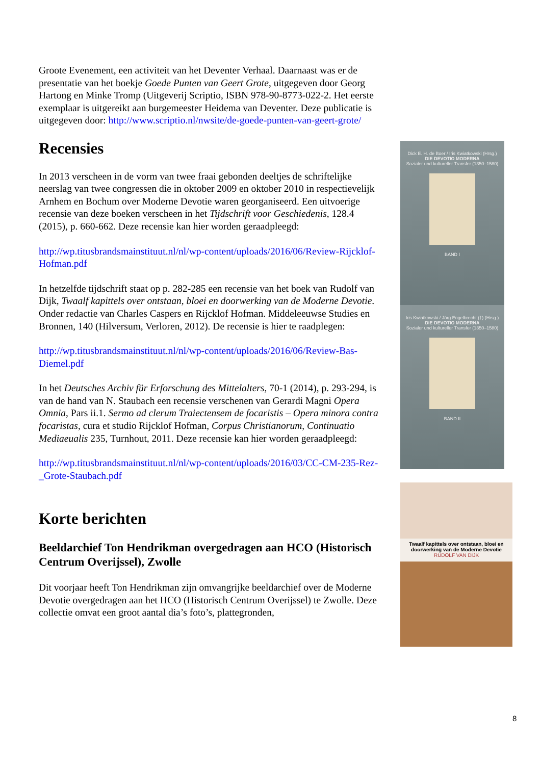Groote Evenement, een activiteit van het Deventer Verhaal. Daarnaast was er de presentatie van het boekje Goede Punten van Geert Grote, uitgegeven door Georg Hartong en Minke Tromp (Uitgeverij Scriptio, ISBN 978-90-8773-022-2. Het eerste exemplaar is uitgereikt aan burgemeester Heidema van Deventer. Deze publicatie is uitgegeven door: http://www.scriptio.nl/nwsite/de-goede-punten-van-geert-grote/
Recensies
In 2013 verscheen in de vorm van twee fraai gebonden deeltjes de schriftelijke neerslag van twee congressen die in oktober 2009 en oktober 2010 in respectievelijk Arnhem en Bochum over Moderne Devotie waren georganiseerd. Een uitvoerige recensie van deze boeken verscheen in het Tijdschrift voor Geschiedenis, 128.4 (2015), p. 660-662. Deze recensie kan hier worden geraadpleegd:
http://wp.titusbrandsmainstituut.nl/nl/wp-content/uploads/2016/06/Review-Rijcklof-Hofman.pdf
In hetzelfde tijdschrift staat op p. 282-285 een recensie van het boek van Rudolf van Dijk, Twaalf kapittels over ontstaan, bloei en doorwerking van de Moderne Devotie. Onder redactie van Charles Caspers en Rijcklof Hofman. Middeleeuwse Studies en Bronnen, 140 (Hilversum, Verloren, 2012). De recensie is hier te raadplegen:
http://wp.titusbrandsmainstituut.nl/nl/wp-content/uploads/2016/06/Review-Bas-Diemel.pdf
In het Deutsches Archiv für Erforschung des Mittelalters, 70-1 (2014), p. 293-294, is van de hand van N. Staubach een recensie verschenen van Gerardi Magni Opera Omnia, Pars ii.1. Sermo ad clerum Traiectensem de focaristis – Opera minora contra focaristas, cura et studio Rijcklof Hofman, Corpus Christianorum, Continuatio Mediaeualis 235, Turnhout, 2011. Deze recensie kan hier worden geraadpleegd:
http://wp.titusbrandsmainstituut.nl/nl/wp-content/uploads/2016/03/CC-CM-235-Rez-_Grote-Staubach.pdf
Korte berichten
Beeldarchief Ton Hendrikman overgedragen aan HCO (Historisch Centrum Overijssel), Zwolle
Dit voorjaar heeft Ton Hendrikman zijn omvangrijke beeldarchief over de Moderne Devotie overgedragen aan het HCO (Historisch Centrum Overijssel) te Zwolle. Deze collectie omvat een groot aantal dia’s foto’s, plattegronden,
Dick E. H. de Boer / Iris Kwiatkowski (Hrsg.)
DIE DEVOTIO MODERNA
Sozialer und kultureller Transfer (1350–1580)
BAND I
Iris Kwiatkowski / Jörg Engelbrecht (†) (Hrsg.)
DIE DEVOTIO MODERNA
Sozialer und kultureller Transfer (1350–1580)
BAND II
Twaalf kapittels over ontstaan, bloei en doorwerking van de Moderne Devotie
RUDOLF VAN DIJK
8